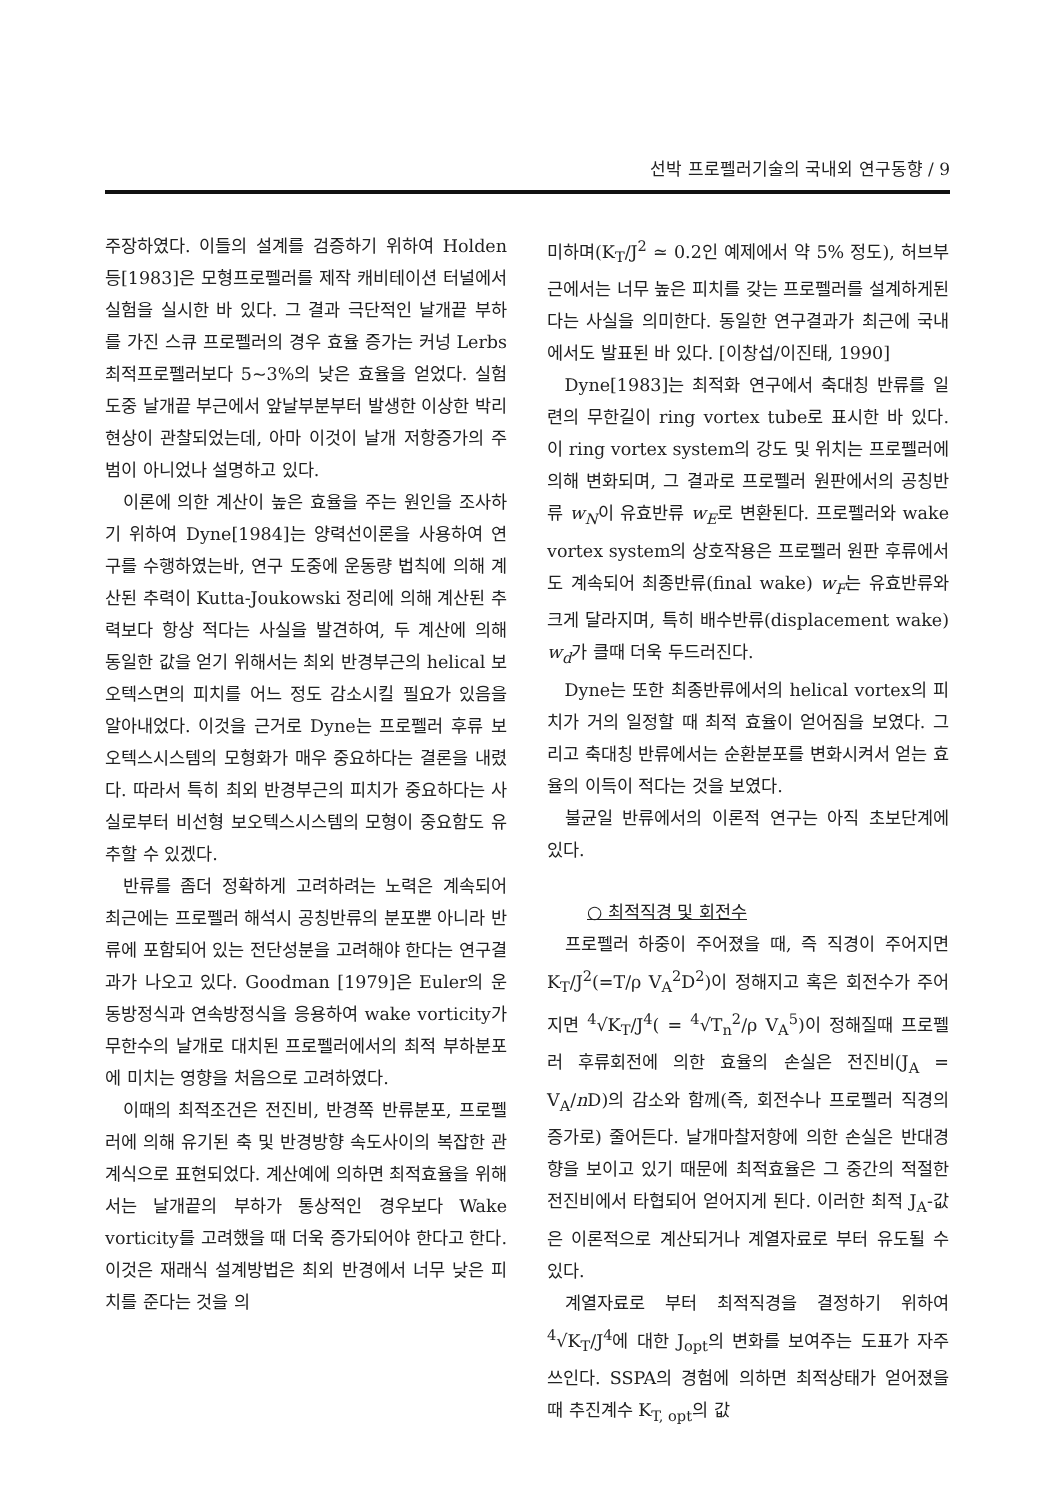선박 프로펠러기술의 국내외 연구동향 / 9
주장하였다. 이들의 설계를 검증하기 위하여 Holden 등[1983]은 모형프로펠러를 제작 캐비테이션 터널에서 실험을 실시한 바 있다. 그 결과 극단적인 날개끝 부하를 가진 스큐 프로펠러의 경우 효율 증가는 커넝 Lerbs 최적프로펠러보다 5~3%의 낮은 효율을 얻었다. 실험도중 날개끝 부근에서 앞날부분부터 발생한 이상한 박리현상이 관찰되었는데, 아마 이것이 날개 저항증가의 주범이 아니었나 설명하고 있다.
이론에 의한 계산이 높은 효율을 주는 원인을 조사하기 위하여 Dyne[1984]는 양력선이론을 사용하여 연구를 수행하였는바, 연구 도중에 운동량 법칙에 의해 계산된 추력이 Kutta-Joukowski 정리에 의해 계산된 추력보다 항상 적다는 사실을 발견하여, 두 계산에 의해 동일한 값을 얻기 위해서는 최외 반경부근의 helical 보오텍스면의 피치를 어느 정도 감소시킬 필요가 있음을 알아내었다. 이것을 근거로 Dyne는 프로펠러 후류 보오텍스시스템의 모형화가 매우 중요하다는 결론을 내렸다. 따라서 특히 최외 반경부근의 피치가 중요하다는 사실로부터 비선형 보오텍스시스템의 모형이 중요함도 유추할 수 있겠다.
반류를 좀더 정확하게 고려하려는 노력은 계속되어 최근에는 프로펠러 해석시 공칭반류의 분포뿐 아니라 반류에 포함되어 있는 전단성분을 고려해야 한다는 연구결과가 나오고 있다. Goodman [1979]은 Euler의 운동방정식과 연속방정식을 응용하여 wake vorticity가 무한수의 날개로 대치된 프로펠러에서의 최적 부하분포에 미치는 영향을 처음으로 고려하였다.
이때의 최적조건은 전진비, 반경쪽 반류분포, 프로펠러에 의해 유기된 축 및 반경방향 속도사이의 복잡한 관계식으로 표현되었다. 계산예에 의하면 최적효율을 위해서는 날개끝의 부하가 통상적인 경우보다 Wake vorticity를 고려했을 때 더욱 증가되어야 한다고 한다. 이것은 재래식 설계방법은 최외 반경에서 너무 낮은 피치를 준다는 것을 의
미하며(K<sub>T</sub>/J<sup>2</sup> ≃ 0.2인 예제에서 약 5% 정도), 허브부근에서는 너무 높은 피치를 갖는 프로펠러를 설계하게된다는 사실을 의미한다. 동일한 연구결과가 최근에 국내에서도 발표된 바 있다. [이창섭/이진태, 1990]
Dyne[1983]는 최적화 연구에서 축대칭 반류를 일련의 무한길이 ring vortex tube로 표시한 바 있다. 이 ring vortex system의 강도 및 위치는 프로펠러에 의해 변화되며, 그 결과로 프로펠러 원판에서의 공칭반류 w<sub>N</sub>이 유효반류 w<sub>E</sub>로 변환된다. 프로펠러와 wake vortex system의 상호작용은 프로펠러 원판 후류에서도 계속되어 최종반류(final wake) w<sub>F</sub>는 유효반류와 크게 달라지며, 특히 배수반류(displacement wake) w<sub>d</sub>가 클때 더욱 두드러진다.
Dyne는 또한 최종반류에서의 helical vortex의 피치가 거의 일정할 때 최적 효율이 얻어짐을 보였다. 그리고 축대칭 반류에서는 순환분포를 변화시켜서 얻는 효율의 이득이 적다는 것을 보였다.
불균일 반류에서의 이론적 연구는 아직 초보단계에 있다.
○ 최적직경 및 회전수
프로펠러 하중이 주어졌을 때, 즉 직경이 주어지면 K<sub>T</sub>/J<sup>2</sup>(=T/ρ V<sub>A</sub><sup>2</sup>D<sup>2</sup>)이 정해지고 혹은 회전수가 주어지면 <sup>4</sup>√K<sub>T</sub>/J<sup>4</sup>( = <sup>4</sup>√T<sub>n</sub><sup>2</sup>/ρ V<sub>A</sub><sup>5</sup>)이 정해질때 프로펠러 후류회전에 의한 효율의 손실은 전진비(J<sub>A</sub> = V<sub>A</sub>/n D)의 감소와 함께(즉, 회전수나 프로펠러 직경의 증가로) 줄어든다. 날개마찰저항에 의한 손실은 반대경향을 보이고 있기 때문에 최적효율은 그 중간의 적절한 전진비에서 타협되어 얻어지게 된다. 이러한 최적 J<sub>A</sub>-값은 이론적으로 계산되거나 계열자료로 부터 유도될 수 있다.
계열자료로 부터 최적직경을 결정하기 위하여 <sup>4</sup>√K<sub>T</sub>/J<sup>4</sup>에 대한 J<sub>opt</sub>의 변화를 보여주는 도표가 자주 쓰인다. SSPA의 경험에 의하면 최적상태가 얻어졌을 때 추진계수 K<sub>T, opt</sub>의 값